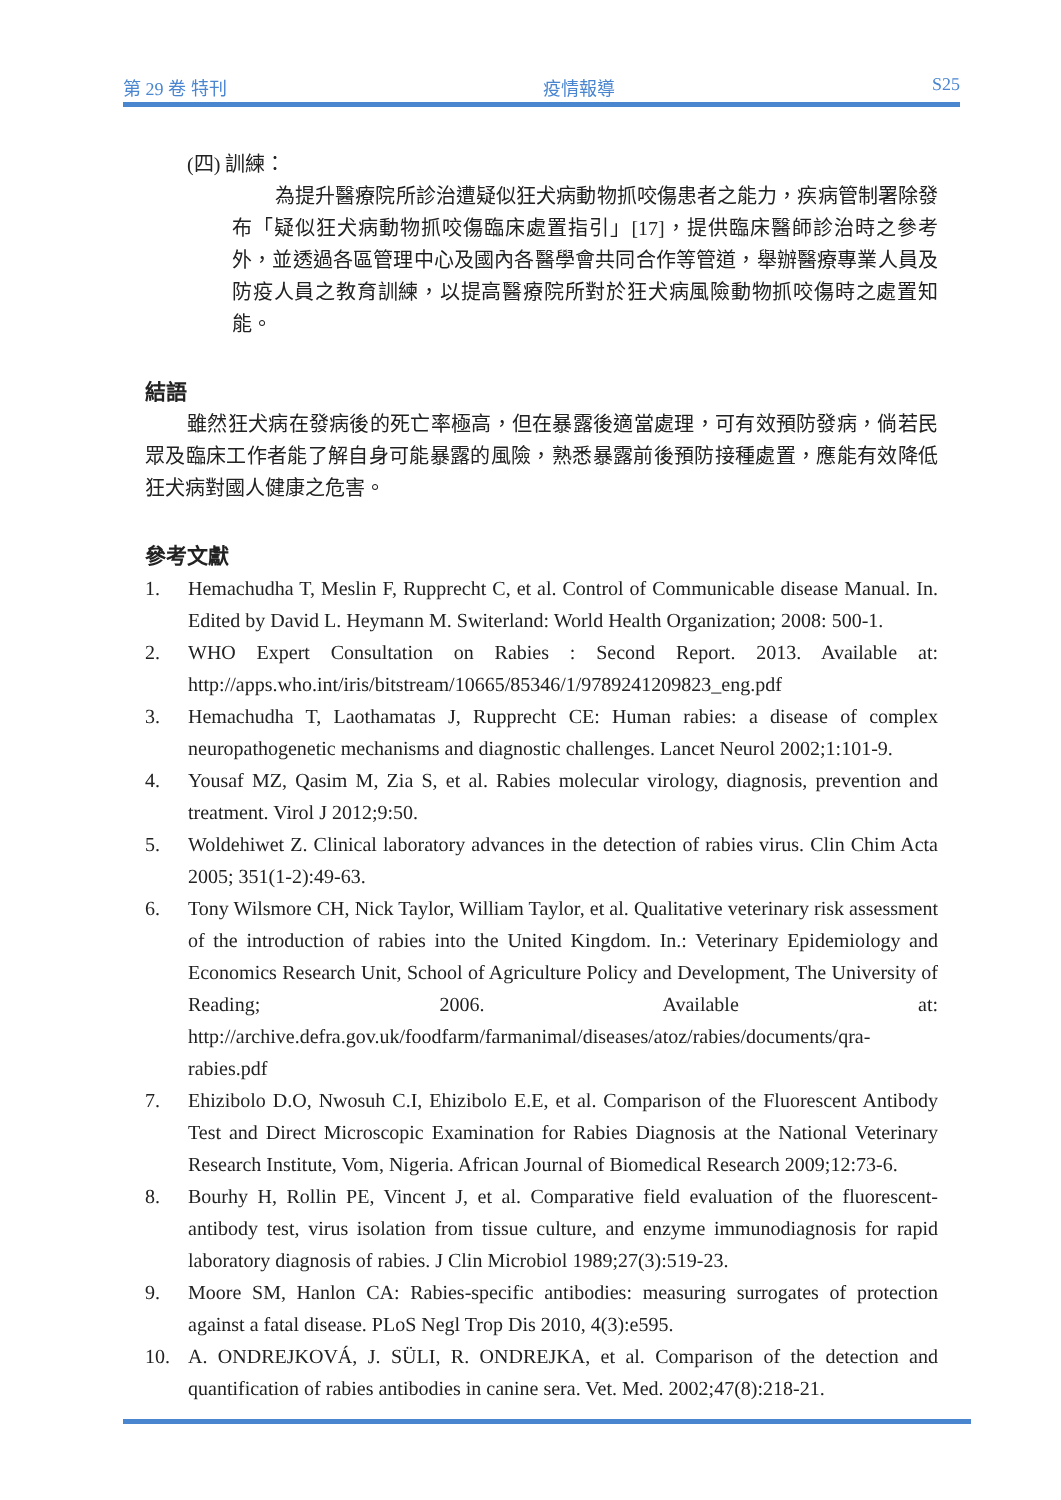第 29 卷 特刊 疫情報導 S25
(四) 訓練：
為提升醫療院所診治遭疑似狂犬病動物抓咬傷患者之能力，疾病管制署除發布「疑似狂犬病動物抓咬傷臨床處置指引」[17]，提供臨床醫師診治時之參考外，並透過各區管理中心及國內各醫學會共同合作等管道，舉辦醫療專業人員及防疫人員之教育訓練，以提高醫療院所對於狂犬病風險動物抓咬傷時之處置知能。
結語
雖然狂犬病在發病後的死亡率極高，但在暴露後適當處理，可有效預防發病，倘若民眾及臨床工作者能了解自身可能暴露的風險，熟悉暴露前後預防接種處置，應能有效降低狂犬病對國人健康之危害。
參考文獻
1. Hemachudha T, Meslin F, Rupprecht C, et al. Control of Communicable disease Manual. In. Edited by David L. Heymann M. Switerland: World Health Organization; 2008: 500-1.
2. WHO Expert Consultation on Rabies : Second Report. 2013. Available at: http://apps.who.int/iris/bitstream/10665/85346/1/9789241209823_eng.pdf
3. Hemachudha T, Laothamatas J, Rupprecht CE: Human rabies: a disease of complex neuropathogenetic mechanisms and diagnostic challenges. Lancet Neurol 2002;1:101-9.
4. Yousaf MZ, Qasim M, Zia S, et al. Rabies molecular virology, diagnosis, prevention and treatment. Virol J 2012;9:50.
5. Woldehiwet Z. Clinical laboratory advances in the detection of rabies virus. Clin Chim Acta 2005; 351(1-2):49-63.
6. Tony Wilsmore CH, Nick Taylor, William Taylor, et al. Qualitative veterinary risk assessment of the introduction of rabies into the United Kingdom. In.: Veterinary Epidemiology and Economics Research Unit, School of Agriculture Policy and Development, The University of Reading; 2006. Available at: http://archive.defra.gov.uk/foodfarm/farmanimal/diseases/atoz/rabies/documents/qra-rabies.pdf
7. Ehizibolo D.O, Nwosuh C.I, Ehizibolo E.E, et al. Comparison of the Fluorescent Antibody Test and Direct Microscopic Examination for Rabies Diagnosis at the National Veterinary Research Institute, Vom, Nigeria. African Journal of Biomedical Research 2009;12:73-6.
8. Bourhy H, Rollin PE, Vincent J, et al. Comparative field evaluation of the fluorescent-antibody test, virus isolation from tissue culture, and enzyme immunodiagnosis for rapid laboratory diagnosis of rabies. J Clin Microbiol 1989;27(3):519-23.
9. Moore SM, Hanlon CA: Rabies-specific antibodies: measuring surrogates of protection against a fatal disease. PLoS Negl Trop Dis 2010, 4(3):e595.
10. A. ONDREJKOVÁ, J. SÜLI, R. ONDREJKA, et al. Comparison of the detection and quantification of rabies antibodies in canine sera. Vet. Med. 2002;47(8):218-21.